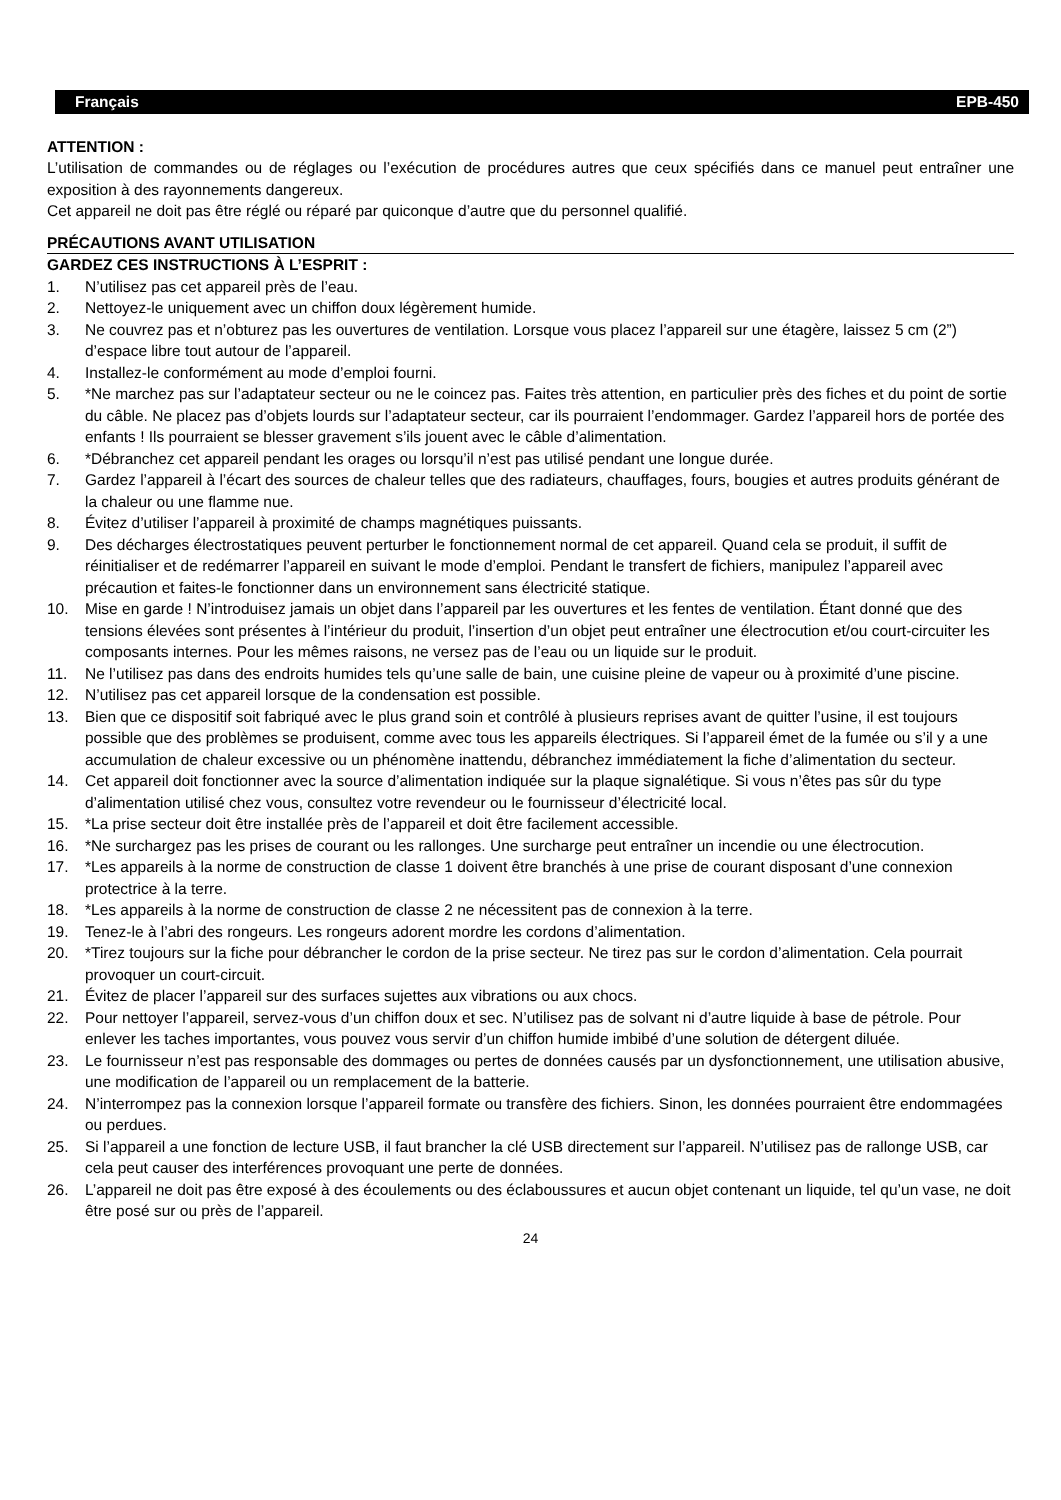Français EPB-450
ATTENTION :
L’utilisation de commandes ou de réglages ou l’exécution de procédures autres que ceux spécifiés dans ce manuel peut entraîner une exposition à des rayonnements dangereux.
Cet appareil ne doit pas être réglé ou réparé par quiconque d’autre que du personnel qualifié.
PRÉCAUTIONS AVANT UTILISATION
GARDEZ CES INSTRUCTIONS À L’ESPRIT :
1. N’utilisez pas cet appareil près de l’eau.
2. Nettoyez-le uniquement avec un chiffon doux légèrement humide.
3. Ne couvrez pas et n’obturez pas les ouvertures de ventilation. Lorsque vous placez l’appareil sur une étagère, laissez 5 cm (2”) d’espace libre tout autour de l’appareil.
4. Installez-le conformément au mode d’emploi fourni.
5. *Ne marchez pas sur l’adaptateur secteur ou ne le coincez pas. Faites très attention, en particulier près des fiches et du point de sortie du câble. Ne placez pas d’objets lourds sur l’adaptateur secteur, car ils pourraient l’endommager. Gardez l’appareil hors de portée des enfants ! Ils pourraient se blesser gravement s’ils jouent avec le câble d’alimentation.
6. *Débranchez cet appareil pendant les orages ou lorsqu’il n’est pas utilisé pendant une longue durée.
7. Gardez l’appareil à l’écart des sources de chaleur telles que des radiateurs, chauffages, fours, bougies et autres produits générant de la chaleur ou une flamme nue.
8. Évitez d’utiliser l’appareil à proximité de champs magnétiques puissants.
9. Des décharges électrostatiques peuvent perturber le fonctionnement normal de cet appareil. Quand cela se produit, il suffit de réinitialiser et de redémarrer l’appareil en suivant le mode d’emploi. Pendant le transfert de fichiers, manipulez l’appareil avec précaution et faites-le fonctionner dans un environnement sans électricité statique.
10. Mise en garde ! N’introduisez jamais un objet dans l’appareil par les ouvertures et les fentes de ventilation. Étant donné que des tensions élevées sont présentes à l’intérieur du produit, l’insertion d’un objet peut entraîner une électrocution et/ou court-circuiter les composants internes. Pour les mêmes raisons, ne versez pas de l’eau ou un liquide sur le produit.
11. Ne l’utilisez pas dans des endroits humides tels qu’une salle de bain, une cuisine pleine de vapeur ou à proximité d’une piscine.
12. N’utilisez pas cet appareil lorsque de la condensation est possible.
13. Bien que ce dispositif soit fabriqué avec le plus grand soin et contrôlé à plusieurs reprises avant de quitter l’usine, il est toujours possible que des problèmes se produisent, comme avec tous les appareils électriques. Si l’appareil émet de la fumée ou s’il y a une accumulation de chaleur excessive ou un phénomène inattendu, débranchez immédiatement la fiche d’alimentation du secteur.
14. Cet appareil doit fonctionner avec la source d’alimentation indiquée sur la plaque signalétique. Si vous n’êtes pas sûr du type d’alimentation utilisé chez vous, consultez votre revendeur ou le fournisseur d’électricité local.
15. *La prise secteur doit être installée près de l’appareil et doit être facilement accessible.
16. *Ne surchargez pas les prises de courant ou les rallonges. Une surcharge peut entraîner un incendie ou une électrocution.
17. *Les appareils à la norme de construction de classe 1 doivent être branchés à une prise de courant disposant d’une connexion protectrice à la terre.
18. *Les appareils à la norme de construction de classe 2 ne nécessitent pas de connexion à la terre.
19. Tenez-le à l’abri des rongeurs. Les rongeurs adorent mordre les cordons d’alimentation.
20. *Tirez toujours sur la fiche pour débrancher le cordon de la prise secteur. Ne tirez pas sur le cordon d’alimentation. Cela pourrait provoquer un court-circuit.
21. Évitez de placer l’appareil sur des surfaces sujettes aux vibrations ou aux chocs.
22. Pour nettoyer l’appareil, servez-vous d’un chiffon doux et sec. N’utilisez pas de solvant ni d’autre liquide à base de pétrole. Pour enlever les taches importantes, vous pouvez vous servir d’un chiffon humide imbibé d’une solution de détergent diluée.
23. Le fournisseur n’est pas responsable des dommages ou pertes de données causés par un dysfonctionnement, une utilisation abusive, une modification de l’appareil ou un remplacement de la batterie.
24. N’interrompez pas la connexion lorsque l’appareil formate ou transfère des fichiers. Sinon, les données pourraient être endommagées ou perdues.
25. Si l’appareil a une fonction de lecture USB, il faut brancher la clé USB directement sur l’appareil. N’utilisez pas de rallonge USB, car cela peut causer des interférences provoquant une perte de données.
26. L’appareil ne doit pas être exposé à des écoulements ou des éclaboussures et aucun objet contenant un liquide, tel qu’un vase, ne doit être posé sur ou près de l’appareil.
24